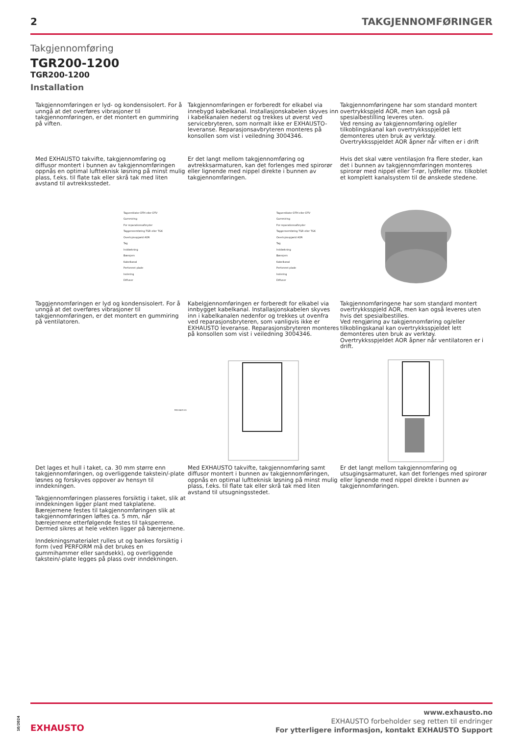2 TAKGJENNOMFØRINGER
Takgjennomføring
TGR200-1200
TGR200-1200
Installation
Takgjennomføringen er lyd- og kondensisolert. For å unngå at det overføres vibrasjoner til takgjennomføringen, er det montert en gummiring på viften.
Takgjennomføringen er forberedt for elkabel via innebygd kabelkanal. Installasjonskabelen skyves inn i kabelkanalen nederst og trekkes ut øverst ved servicebryteren, som normalt ikke er EXHAUSTO-leveranse. Reparasjonsavbryteren monteres på konsollen som vist i veiledning 3004346.
Takgjennomføringene har som standard montert overtrykkspjeld AOR, men kan også på spesialbestilling leveres uten.
Ved rensing av takgjennomføring og/eller tilkoblingskanal kan overtrykksspjeldet lett demonteres uten bruk av verktøy.
Overtrykksspjeldet AOR åpner når viften er i drift
Med EXHAUSTO takvifte, takgjennomføring og diffusor montert i bunnen av takgjennomføringen oppnås en optimal luftteknisk løsning på minst mulig plass, f.eks. til flate tak eller skrå tak med liten avstand til avtrekksstedet.
Er det langt mellom takgjennomføring og avtrekksarmaturen, kan det forlenges med spirorør eller lignende med nippel direkte i bunnen av takgjennomføringen.
Hvis det skal være ventilasjon fra flere steder, kan det i bunnen av takgjennomføringen monteres spirorør med nippel eller T-rør, lydfeller mv. tilkoblet et komplett kanalsystem til de ønskede stedene.
Tagventilator DTH eller DTV
Gummiring
For reparationsafbryder
Taggennemføring TGR eller TGK
Overtryksspjæld AOR
Tag
Inddækning
Bærejern
Kabelkanal
Perforeret plade
Isolering
Diffusor
Tagventilator DTH eller DTV
Gummiring
For reparationsafbryder
Taggennemføring TGR eller TGK
Overtryksspjæld AOR
Tag
Inddækning
Bærejern
Kabelkanal
Perforeret plade
Isolering
Diffusor
Taggjennomføringen er lyd og kondensisolert. For å unngå at det overføres vibrasjoner til takgjennomføringen, er det montert en gummiring på ventilatoren.
Kabelgjennomføringen er forberedt for elkabel via innbygget kabelkanal. Installasjonskabelen skyves inn i kabelkanalen nedenfor og trekkes ut ovenfra ved reparasjonsbryteren, som vanligvis ikke er EXHAUSTO leveranse. Reparasjonsbryteren monteres på konsollen som vist i veiledning 3004346.
Takgjennomføringene har som standard montert overtrykksspjeld AOR, men kan også leveres uten hvis det spesialbestilles.
Ved rengjøring av takgjennomføring og/eller tilkoblingskanal kan overtrykksspjeldet lett demonteres uten bruk av verktøy.
Overtrykksspjeldet AOR åpner når ventilatoren er i drift.
RD13629-01
Det lages et hull i taket, ca. 30 mm større enn takgjennomføringen, og overliggende takstein/-plate løsnes og forskyves oppover av hensyn til inndekningen.
Takgjennomføringen plasseres forsiktig i taket, slik at inndekningen ligger plant med takplatene. Bærejernene festes til takgjennomføringen slik at takgjennomføringen løftes ca. 5 mm, når bærejernene etterfølgende festes til taksperrene. Dermed sikres at hele vekten ligger på bærejernene.
Inndekningsmaterialet rulles ut og bankes forsiktig i form (ved PERFORM må det brukes en gummihammer eller sandsekk), og overliggende takstein/-plate legges på plass over inndekningen.
Med EXHAUSTO takvifte, takgjennomføring samt diffusor montert i bunnen av takgjennomføringen, oppnås en optimal luftteknisk løsning på minst mulig plass, f.eks. til flate tak eller skrå tak med liten avstand til utsugningsstedet.
Er det langt mellom takgjennomføring og utsugingsarmaturet, kan det forlenges med spirorør eller lignende med nippel direkte i bunnen av takgjennomføringen.
10/2024
EXHAUSTO
www.exhausto.no
EXHAUSTO forbeholder seg retten til endringer
For ytterligere informasjon, kontakt EXHAUSTO Support